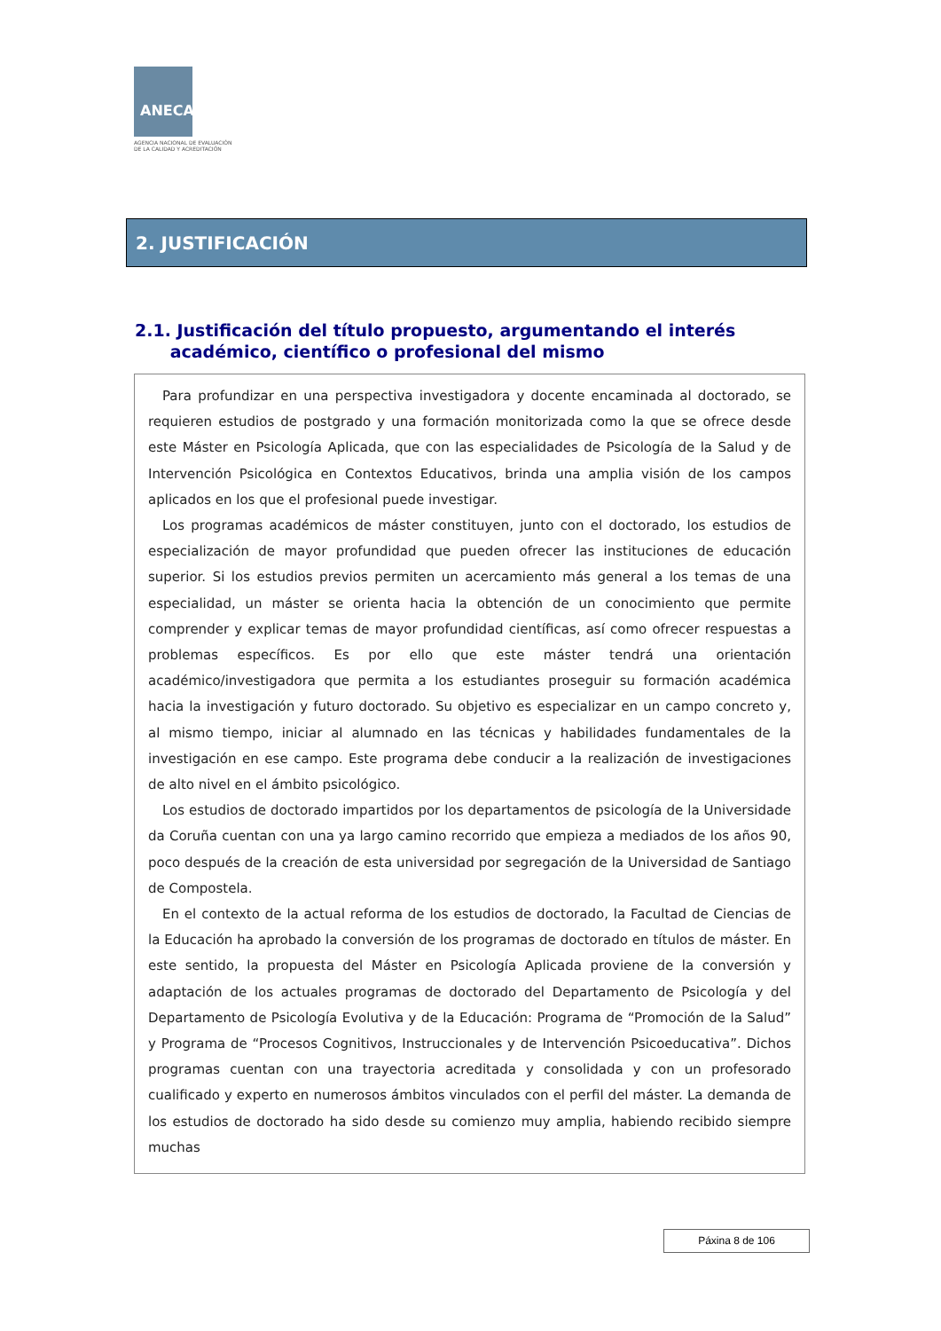ANECA
AGENCIA NACIONAL DE EVALUACIÓN
DE LA CALIDAD Y ACREDITACIÓN
2. JUSTIFICACIÓN
2.1. Justificación del título propuesto, argumentando el interés
académico, científico o profesional del mismo
Para profundizar en una perspectiva investigadora y docente encaminada al doctorado, se requieren estudios de postgrado y una formación monitorizada como la que se ofrece desde este Máster en Psicología Aplicada, que con las especialidades de Psicología de la Salud y de Intervención Psicológica en Contextos Educativos, brinda una amplia visión de los campos aplicados en los que el profesional puede investigar.
Los programas académicos de máster constituyen, junto con el doctorado, los estudios de especialización de mayor profundidad que pueden ofrecer las instituciones de educación superior. Si los estudios previos permiten un acercamiento más general a los temas de una especialidad, un máster se orienta hacia la obtención de un conocimiento que permite comprender y explicar temas de mayor profundidad científicas, así como ofrecer respuestas a problemas específicos. Es por ello que este máster tendrá una orientación académico/investigadora que permita a los estudiantes proseguir su formación académica hacia la investigación y futuro doctorado. Su objetivo es especializar en un campo concreto y, al mismo tiempo, iniciar al alumnado en las técnicas y habilidades fundamentales de la investigación en ese campo. Este programa debe conducir a la realización de investigaciones de alto nivel en el ámbito psicológico.
Los estudios de doctorado impartidos por los departamentos de psicología de la Universidade da Coruña cuentan con una ya largo camino recorrido que empieza a mediados de los años 90, poco después de la creación de esta universidad por segregación de la Universidad de Santiago de Compostela.
En el contexto de la actual reforma de los estudios de doctorado, la Facultad de Ciencias de la Educación ha aprobado la conversión de los programas de doctorado en títulos de máster. En este sentido, la propuesta del Máster en Psicología Aplicada proviene de la conversión y adaptación de los actuales programas de doctorado del Departamento de Psicología y del Departamento de Psicología Evolutiva y de la Educación: Programa de “Promoción de la Salud” y Programa de “Procesos Cognitivos, Instruccionales y de Intervención Psicoeducativa”. Dichos programas cuentan con una trayectoria acreditada y consolidada y con un profesorado cualificado y experto en numerosos ámbitos vinculados con el perfil del máster. La demanda de los estudios de doctorado ha sido desde su comienzo muy amplia, habiendo recibido siempre muchas
Páxina 8 de 106